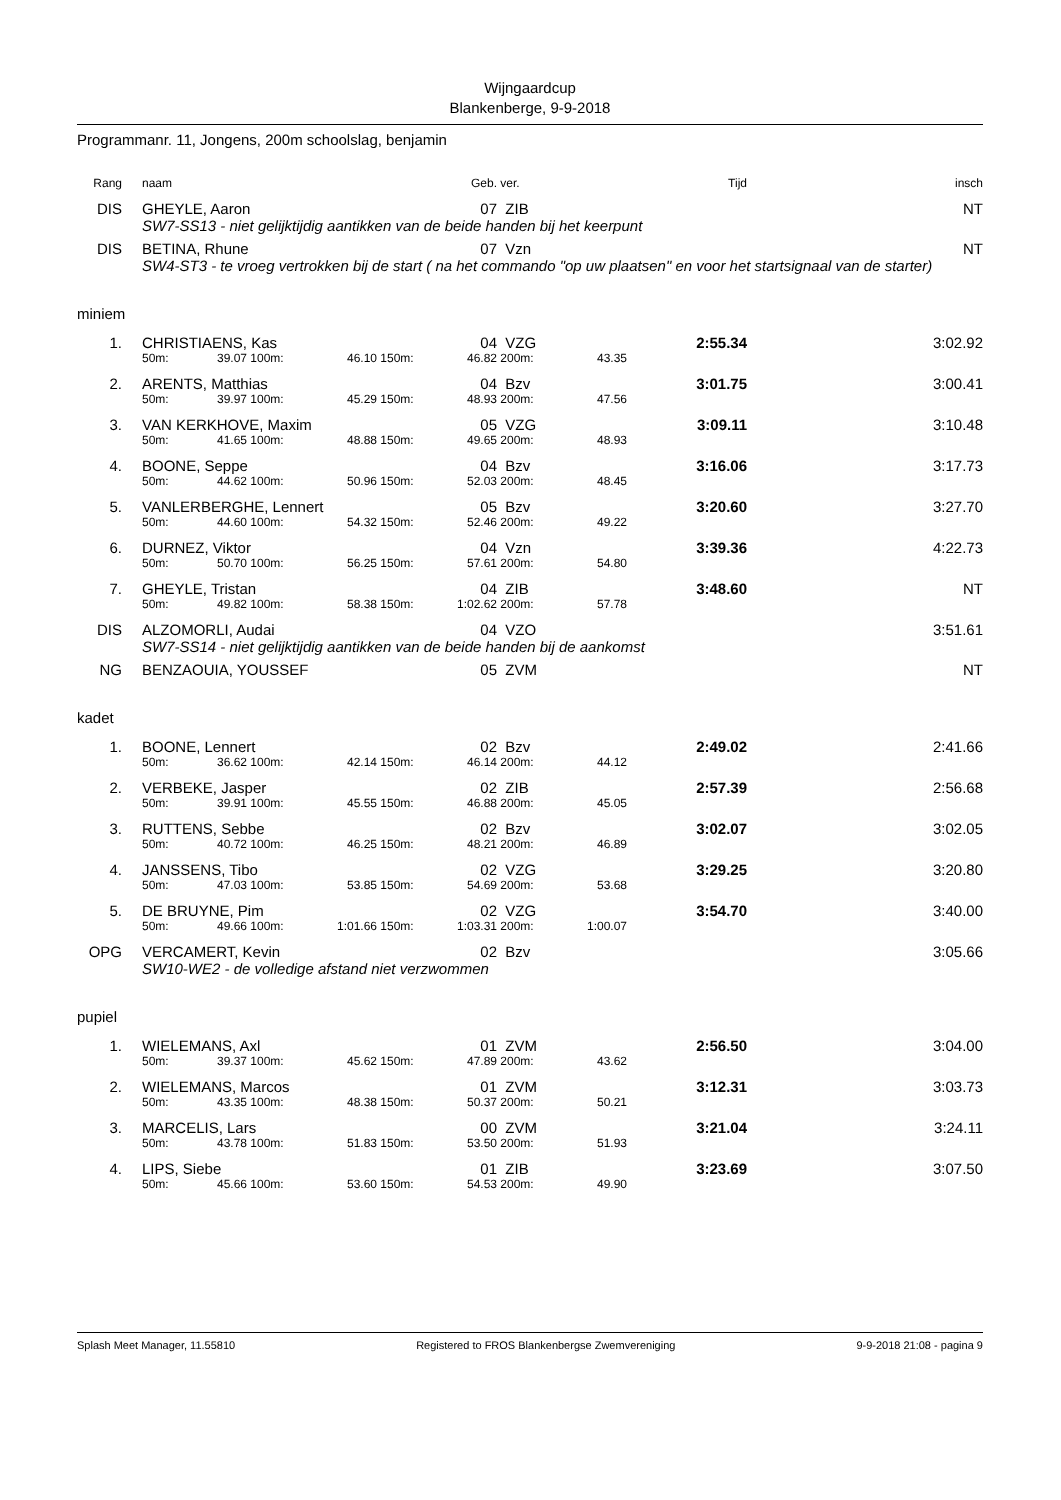Wijngaardcup
Blankenberge, 9-9-2018
Programmanr. 11, Jongens, 200m schoolslag, benjamin
| Rang | | naam | | | | | Geb. | ver. | | Tijd | insch |
| --- | --- | --- | --- | --- | --- | --- | --- | --- | --- | --- | --- |
| DIS | | GHEYLE, Aaron | | | | | 07 | ZIB | | | NT |
| | | SW7-SS13 - niet gelijktijdig aantikken van de beide handen bij het keerpunt | | | | | | | | | |
| DIS | | BETINA, Rhune | | | | | 07 | Vzn | | | NT |
| | | SW4-ST3 - te vroeg vertrokken bij de start ( na het commando "op uw plaatsen" en voor het startsignaal van de starter) | | | | | | | | | |
| miniem | | | | | | | | | | | |
| 1. | | CHRISTIAENS, Kas | | | | | 04 | VZG | | 2:55.34 | 3:02.92 |
| | | 50m: | 39.07 | 100m: | 46.10 | 150m: | 46.82 | 200m: | 43.35 | | |
| 2. | | ARENTS, Matthias | | | | | 04 | Bzv | | 3:01.75 | 3:00.41 |
| | | 50m: | 39.97 | 100m: | 45.29 | 150m: | 48.93 | 200m: | 47.56 | | |
| 3. | | VAN KERKHOVE, Maxim | | | | | 05 | VZG | | 3:09.11 | 3:10.48 |
| | | 50m: | 41.65 | 100m: | 48.88 | 150m: | 49.65 | 200m: | 48.93 | | |
| 4. | | BOONE, Seppe | | | | | 04 | Bzv | | 3:16.06 | 3:17.73 |
| | | 50m: | 44.62 | 100m: | 50.96 | 150m: | 52.03 | 200m: | 48.45 | | |
| 5. | | VANLERBERGHE, Lennert | | | | | 05 | Bzv | | 3:20.60 | 3:27.70 |
| | | 50m: | 44.60 | 100m: | 54.32 | 150m: | 52.46 | 200m: | 49.22 | | |
| 6. | | DURNEZ, Viktor | | | | | 04 | Vzn | | 3:39.36 | 4:22.73 |
| | | 50m: | 50.70 | 100m: | 56.25 | 150m: | 57.61 | 200m: | 54.80 | | |
| 7. | | GHEYLE, Tristan | | | | | 04 | ZIB | | 3:48.60 | NT |
| | | 50m: | 49.82 | 100m: | 58.38 | 150m: | 1:02.62 | 200m: | 57.78 | | |
| DIS | | ALZOMORLI, Audai | | | | | 04 | VZO | | | 3:51.61 |
| | | SW7-SS14 - niet gelijktijdig aantikken van de beide handen bij de aankomst | | | | | | | | | |
| NG | | BENZAOUIA, YOUSSEF | | | | | 05 | ZVM | | | NT |
| kadet | | | | | | | | | | | |
| 1. | | BOONE, Lennert | | | | | 02 | Bzv | | 2:49.02 | 2:41.66 |
| | | 50m: | 36.62 | 100m: | 42.14 | 150m: | 46.14 | 200m: | 44.12 | | |
| 2. | | VERBEKE, Jasper | | | | | 02 | ZIB | | 2:57.39 | 2:56.68 |
| | | 50m: | 39.91 | 100m: | 45.55 | 150m: | 46.88 | 200m: | 45.05 | | |
| 3. | | RUTTENS, Sebbe | | | | | 02 | Bzv | | 3:02.07 | 3:02.05 |
| | | 50m: | 40.72 | 100m: | 46.25 | 150m: | 48.21 | 200m: | 46.89 | | |
| 4. | | JANSSENS, Tibo | | | | | 02 | VZG | | 3:29.25 | 3:20.80 |
| | | 50m: | 47.03 | 100m: | 53.85 | 150m: | 54.69 | 200m: | 53.68 | | |
| 5. | | DE BRUYNE, Pim | | | | | 02 | VZG | | 3:54.70 | 3:40.00 |
| | | 50m: | 49.66 | 100m: | 1:01.66 | 150m: | 1:03.31 | 200m: | 1:00.07 | | |
| OPG | | VERCAMERT, Kevin | | | | | 02 | Bzv | | | 3:05.66 |
| | | SW10-WE2 - de volledige afstand niet verzwommen | | | | | | | | | |
| pupiel | | | | | | | | | | | |
| 1. | | WIELEMANS, Axl | | | | | 01 | ZVM | | 2:56.50 | 3:04.00 |
| | | 50m: | 39.37 | 100m: | 45.62 | 150m: | 47.89 | 200m: | 43.62 | | |
| 2. | | WIELEMANS, Marcos | | | | | 01 | ZVM | | 3:12.31 | 3:03.73 |
| | | 50m: | 43.35 | 100m: | 48.38 | 150m: | 50.37 | 200m: | 50.21 | | |
| 3. | | MARCELIS, Lars | | | | | 00 | ZVM | | 3:21.04 | 3:24.11 |
| | | 50m: | 43.78 | 100m: | 51.83 | 150m: | 53.50 | 200m: | 51.93 | | |
| 4. | | LIPS, Siebe | | | | | 01 | ZIB | | 3:23.69 | 3:07.50 |
| | | 50m: | 45.66 | 100m: | 53.60 | 150m: | 54.53 | 200m: | 49.90 | | |
Splash Meet Manager, 11.55810 Registered to FROS Blankenbergse Zwemvereniging 9-9-2018 21:08 - pagina 9